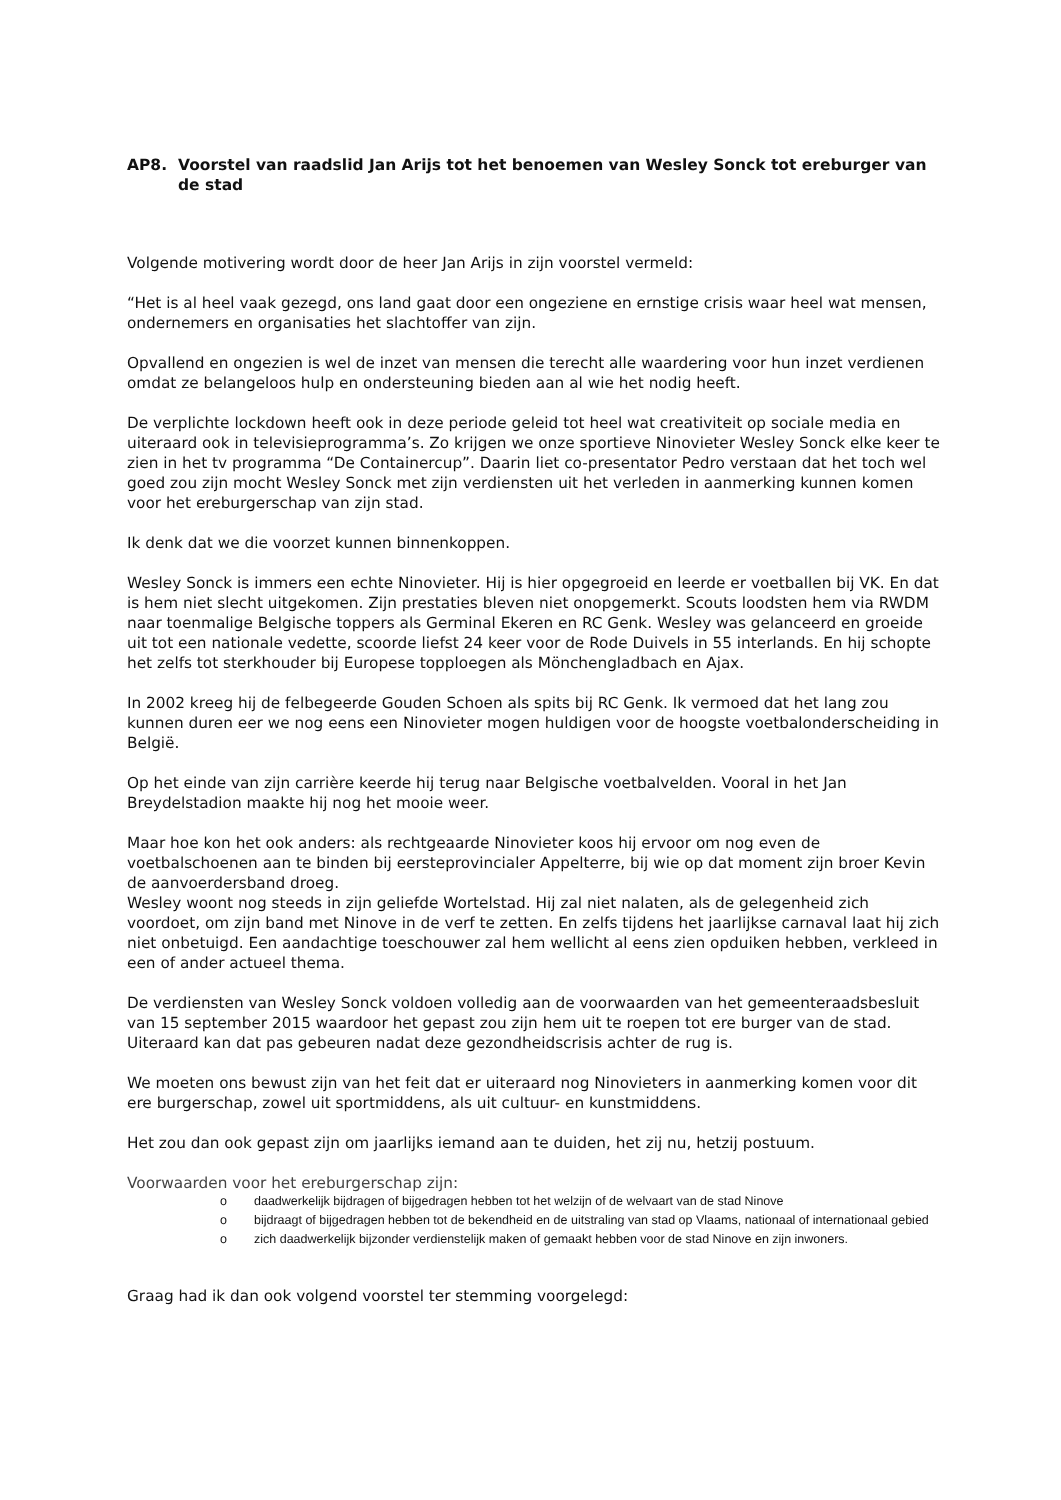AP8. Voorstel van raadslid Jan Arijs tot het benoemen van Wesley Sonck tot ereburger van de stad
Volgende motivering wordt door de heer Jan Arijs in zijn voorstel vermeld:
“Het is al heel vaak gezegd, ons land gaat door een ongeziene en ernstige crisis waar heel wat mensen, ondernemers en organisaties het slachtoffer van zijn.
Opvallend en ongezien is wel de inzet van mensen die terecht alle waardering voor hun inzet verdienen omdat ze belangeloos hulp en ondersteuning bieden aan al wie het nodig heeft.
De verplichte lockdown heeft ook in deze periode geleid tot heel wat creativiteit op sociale media en uiteraard ook in televisieprogramma’s. Zo krijgen we onze sportieve Ninovieter Wesley Sonck elke keer te zien in het tv programma “De Containercup”. Daarin liet co-presentator Pedro verstaan dat het toch wel goed zou zijn mocht Wesley Sonck met zijn verdiensten uit het verleden in aanmerking kunnen komen voor het ereburgerschap van zijn stad.
Ik denk dat we die voorzet kunnen binnenkoppen.
Wesley Sonck is immers een echte Ninovieter. Hij is hier opgegroeid en leerde er voetballen bij VK. En dat is hem niet slecht uitgekomen. Zijn prestaties bleven niet onopgemerkt. Scouts loodsten hem via RWDM naar toenmalige Belgische toppers als Germinal Ekeren en RC Genk. Wesley was gelanceerd en groeide uit tot een nationale vedette, scoorde liefst 24 keer voor de Rode Duivels in 55 interlands. En hij schopte het zelfs tot sterkhouder bij Europese topploegen als Mönchengladbach en Ajax.
In 2002 kreeg hij de felbegeerde Gouden Schoen als spits bij RC Genk. Ik vermoed dat het lang zou kunnen duren eer we nog eens een Ninovieter mogen huldigen voor de hoogste voetbalonderscheiding in België.
Op het einde van zijn carrière keerde hij terug naar Belgische voetbalvelden. Vooral in het Jan Breydelstadion maakte hij nog het mooie weer.
Maar hoe kon het ook anders: als rechtgeaarde Ninovieter koos hij ervoor om nog even de voetbalschoenen aan te binden bij eersteprovincialer Appelterre, bij wie op dat moment zijn broer Kevin de aanvoerdersband droeg.
Wesley woont nog steeds in zijn geliefde Wortelstad. Hij zal niet nalaten, als de gelegenheid zich voordoet, om zijn band met Ninove in de verf te zetten. En zelfs tijdens het jaarlijkse carnaval laat hij zich niet onbetuigd. Een aandachtige toeschouwer zal hem wellicht al eens zien opduiken hebben, verkleed in een of ander actueel thema.
De verdiensten van Wesley Sonck voldoen volledig aan de voorwaarden van het gemeenteraadsbesluit van 15 september 2015 waardoor het gepast zou zijn hem uit te roepen tot ere burger van de stad. Uiteraard kan dat pas gebeuren nadat deze gezondheidscrisis achter de rug is.
We moeten ons bewust zijn van het feit dat er uiteraard nog Ninovieters in aanmerking komen voor dit ere burgerschap, zowel uit sportmiddens, als uit cultuur- en kunstmiddens.
Het zou dan ook gepast zijn om jaarlijks iemand aan te duiden, het zij nu, hetzij postuum.
Voorwaarden voor het ereburgerschap zijn:
o daadwerkelijk bijdragen of bijgedragen hebben tot het welzijn of de welvaart van de stad Ninove
o bijdraagt of bijgedragen hebben tot de bekendheid en de uitstraling van stad op Vlaams, nationaal of internationaal gebied
o zich daadwerkelijk bijzonder verdienstelijk maken of gemaakt hebben voor de stad Ninove en zijn inwoners.
Graag had ik dan ook volgend voorstel ter stemming voorgelegd: